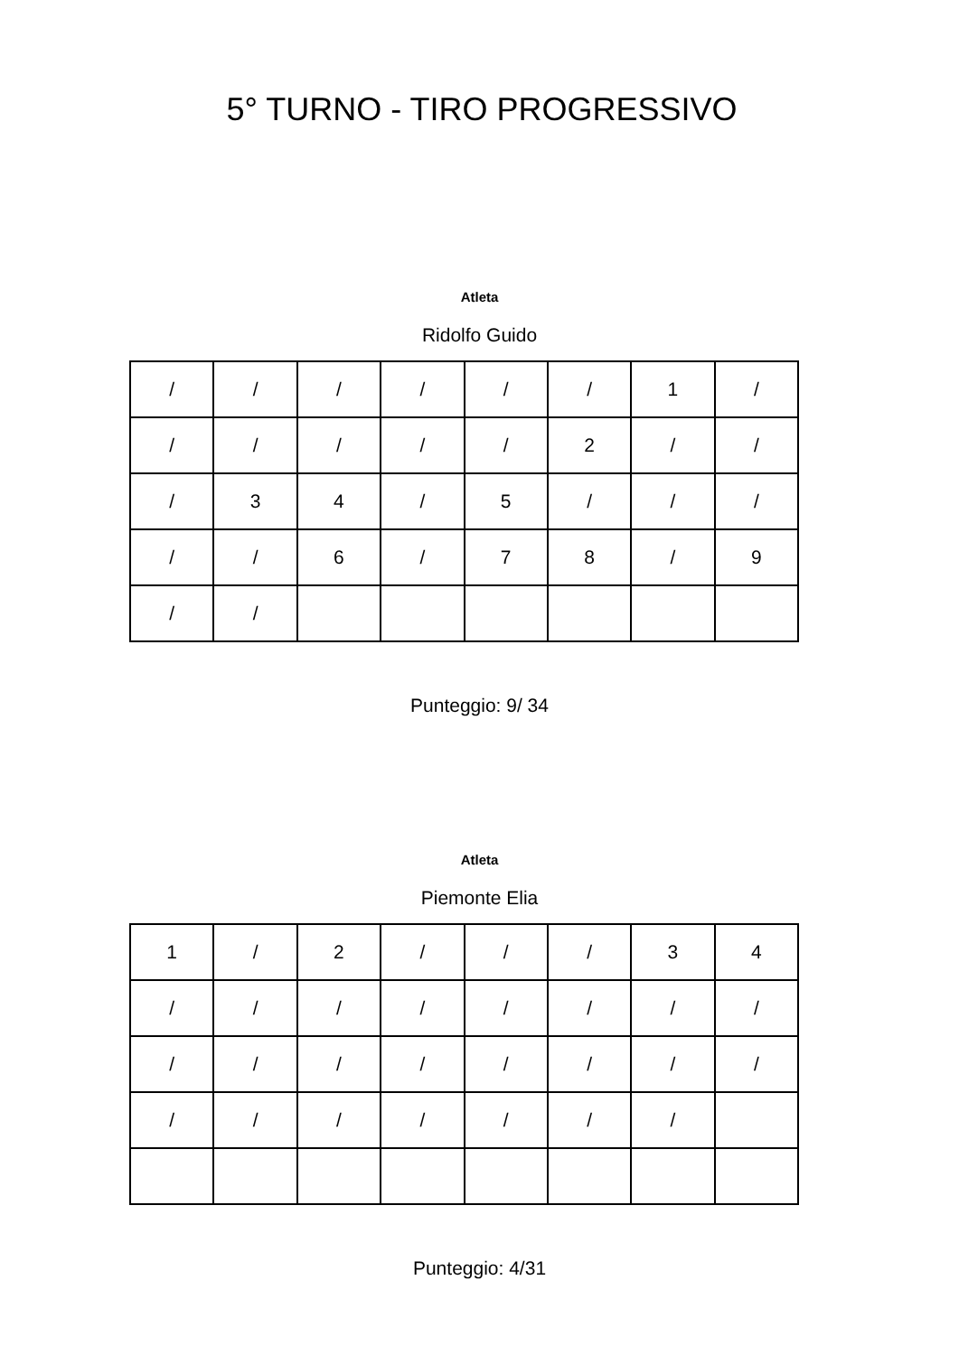5° TURNO - TIRO PROGRESSIVO
Atleta
Ridolfo Guido
| / | / | / | / | / | / | 1 | / |
| / | / | / | / | / | 2 | / | / |
| / | 3 | 4 | / | 5 | / | / | / |
| / | / | 6 | / | 7 | 8 | / | 9 |
| / | / | | | | | | |
Punteggio: 9/ 34
Atleta
Piemonte Elia
| 1 | / | 2 | / | / | / | 3 | 4 |
| / | / | / | / | / | / | / | / |
| / | / | / | / | / | / | / | / |
| / | / | / | / | / | / | / | |
Punteggio: 4/31